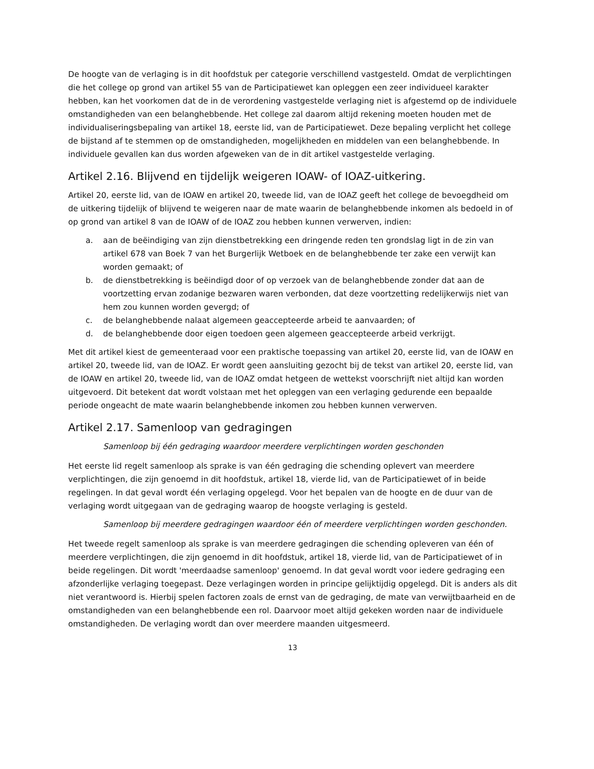De hoogte van de verlaging is in dit hoofdstuk per categorie verschillend vastgesteld. Omdat de verplichtingen die het college op grond van artikel 55 van de Participatiewet kan opleggen een zeer individueel karakter hebben, kan het voorkomen dat de in de verordening vastgestelde verlaging niet is afgestemd op de individuele omstandigheden van een belanghebbende. Het college zal daarom altijd rekening moeten houden met de individualiseringsbepaling van artikel 18, eerste lid, van de Participatiewet. Deze bepaling verplicht het college de bijstand af te stemmen op de omstandigheden, mogelijkheden en middelen van een belanghebbende. In individuele gevallen kan dus worden afgeweken van de in dit artikel vastgestelde verlaging.
Artikel 2.16. Blijvend en tijdelijk weigeren IOAW- of IOAZ-uitkering.
Artikel 20, eerste lid, van de IOAW en artikel 20, tweede lid, van de IOAZ geeft het college de bevoegdheid om de uitkering tijdelijk of blijvend te weigeren naar de mate waarin de belanghebbende inkomen als bedoeld in of op grond van artikel 8 van de IOAW of de IOAZ zou hebben kunnen verwerven, indien:
a. aan de beëindiging van zijn dienstbetrekking een dringende reden ten grondslag ligt in de zin van artikel 678 van Boek 7 van het Burgerlijk Wetboek en de belanghebbende ter zake een verwijt kan worden gemaakt; of
b. de dienstbetrekking is beëindigd door of op verzoek van de belanghebbende zonder dat aan de voortzetting ervan zodanige bezwaren waren verbonden, dat deze voortzetting redelijkerwijs niet van hem zou kunnen worden gevergd; of
c. de belanghebbende nalaat algemeen geaccepteerde arbeid te aanvaarden; of
d. de belanghebbende door eigen toedoen geen algemeen geaccepteerde arbeid verkrijgt.
Met dit artikel kiest de gemeenteraad voor een praktische toepassing van artikel 20, eerste lid, van de IOAW en artikel 20, tweede lid, van de IOAZ. Er wordt geen aansluiting gezocht bij de tekst van artikel 20, eerste lid, van de IOAW en artikel 20, tweede lid, van de IOAZ omdat hetgeen de wettekst voorschrijft niet altijd kan worden uitgevoerd. Dit betekent dat wordt volstaan met het opleggen van een verlaging gedurende een bepaalde periode ongeacht de mate waarin belanghebbende inkomen zou hebben kunnen verwerven.
Artikel 2.17. Samenloop van gedragingen
Samenloop bij één gedraging waardoor meerdere verplichtingen worden geschonden
Het eerste lid regelt samenloop als sprake is van één gedraging die schending oplevert van meerdere verplichtingen, die zijn genoemd in dit hoofdstuk, artikel 18, vierde lid, van de Participatiewet of in beide regelingen. In dat geval wordt één verlaging opgelegd. Voor het bepalen van de hoogte en de duur van de verlaging wordt uitgegaan van de gedraging waarop de hoogste verlaging is gesteld.
Samenloop bij meerdere gedragingen waardoor één of meerdere verplichtingen worden geschonden.
Het tweede regelt samenloop als sprake is van meerdere gedragingen die schending opleveren van één of meerdere verplichtingen, die zijn genoemd in dit hoofdstuk, artikel 18, vierde lid, van de Participatiewet of in beide regelingen. Dit wordt 'meerdaadse samenloop' genoemd. In dat geval wordt voor iedere gedraging een afzonderlijke verlaging toegepast. Deze verlagingen worden in principe gelijktijdig opgelegd. Dit is anders als dit niet verantwoord is. Hierbij spelen factoren zoals de ernst van de gedraging, de mate van verwijtbaarheid en de omstandigheden van een belanghebbende een rol. Daarvoor moet altijd gekeken worden naar de individuele omstandigheden. De verlaging wordt dan over meerdere maanden uitgesmeerd.
13